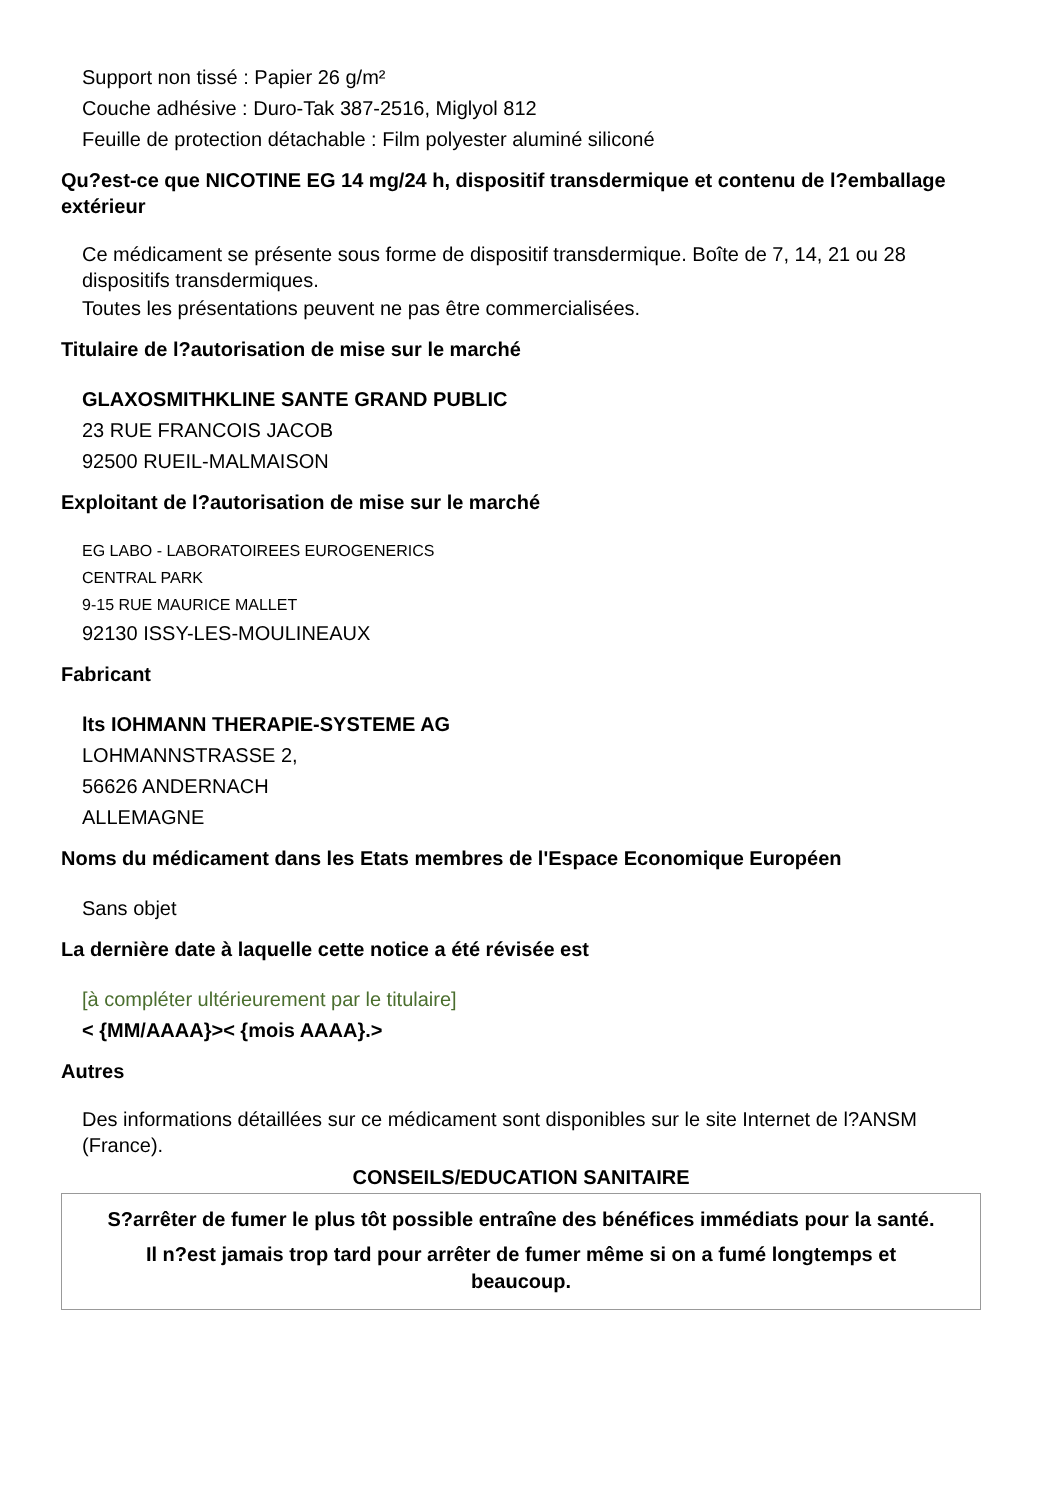Support non tissé : Papier 26 g/m²
Couche adhésive : Duro-Tak 387-2516, Miglyol 812
Feuille de protection détachable : Film polyester aluminé siliconé
Qu?est-ce que NICOTINE EG 14 mg/24 h, dispositif transdermique et contenu de l?emballage extérieur
Ce médicament se présente sous forme de dispositif transdermique. Boîte de 7, 14, 21 ou 28 dispositifs transdermiques.
Toutes les présentations peuvent ne pas être commercialisées.
Titulaire de l?autorisation de mise sur le marché
GLAXOSMITHKLINE SANTE GRAND PUBLIC
23 RUE FRANCOIS JACOB
92500 RUEIL-MALMAISON
Exploitant de l?autorisation de mise sur le marché
EG LABO - LABORATOIREES EUROGENERICS
CENTRAL PARK
9-15 RUE MAURICE MALLET
92130 ISSY-LES-MOULINEAUX
Fabricant
lts IOHMANN THERAPIE-SYSTEME AG
LOHMANNSTRASSE 2,
56626 ANDERNACH
ALLEMAGNE
Noms du médicament dans les Etats membres de l'Espace Economique Européen
Sans objet
La dernière date à laquelle cette notice a été révisée est
[à compléter ultérieurement par le titulaire]
< {MM/AAAA}>< {mois AAAA}.>
Autres
Des informations détaillées sur ce médicament sont disponibles sur le site Internet de l?ANSM (France).
CONSEILS/EDUCATION SANITAIRE
S?arrêter de fumer le plus tôt possible entraîne des bénéfices immédiats pour la santé.
Il n?est jamais trop tard pour arrêter de fumer même si on a fumé longtemps et beaucoup.